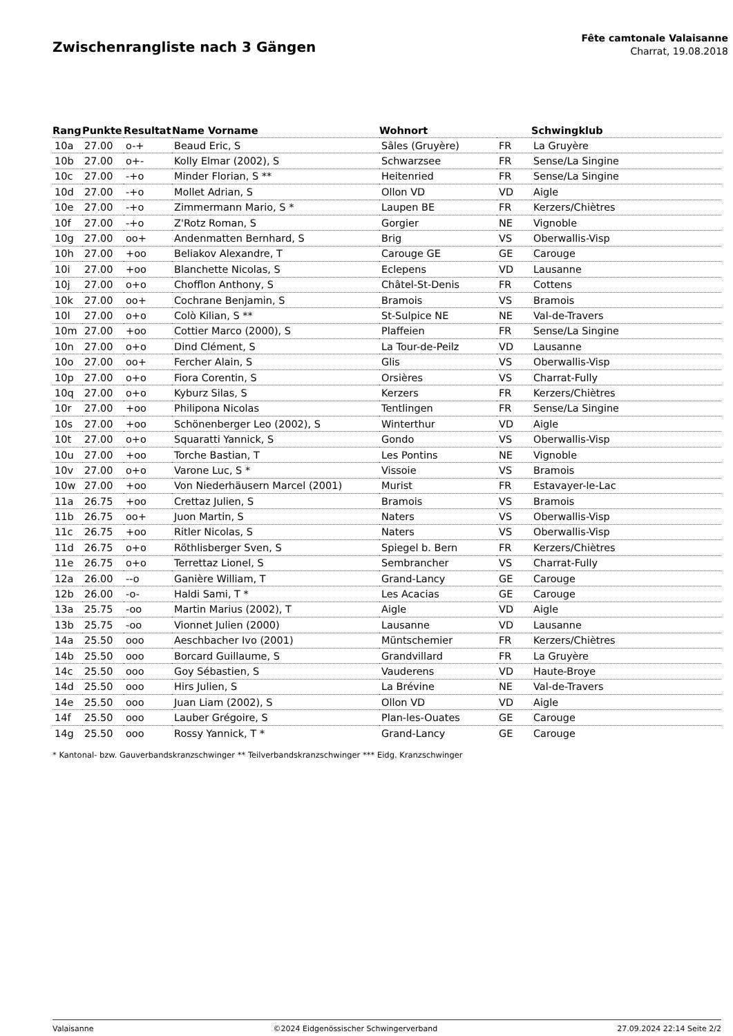Zwischenrangliste nach 3 Gängen
Fête camtonale Valaisanne
Charrat, 19.08.2018
| Rang | Punkte | Resultat | Name Vorname | Wohnort | | Schwingklub |
| --- | --- | --- | --- | --- | --- | --- |
| 10a | 27.00 | o-+ | Beaud Eric, S | Sâles (Gruyère) | FR | La Gruyère |
| 10b | 27.00 | o+- | Kolly Elmar (2002), S | Schwarzsee | FR | Sense/La Singine |
| 10c | 27.00 | -+o | Minder Florian, S ** | Heitenried | FR | Sense/La Singine |
| 10d | 27.00 | -+o | Mollet Adrian, S | Ollon VD | VD | Aigle |
| 10e | 27.00 | -+o | Zimmermann Mario, S * | Laupen BE | FR | Kerzers/Chiètres |
| 10f | 27.00 | -+o | Z'Rotz Roman, S | Gorgier | NE | Vignoble |
| 10g | 27.00 | oo+ | Andenmatten Bernhard, S | Brig | VS | Oberwallis-Visp |
| 10h | 27.00 | +oo | Beliakov Alexandre, T | Carouge GE | GE | Carouge |
| 10i | 27.00 | +oo | Blanchette Nicolas, S | Eclepens | VD | Lausanne |
| 10j | 27.00 | o+o | Chofflon Anthony, S | Châtel-St-Denis | FR | Cottens |
| 10k | 27.00 | oo+ | Cochrane Benjamin, S | Bramois | VS | Bramois |
| 10l | 27.00 | o+o | Colò Kilian, S ** | St-Sulpice NE | NE | Val-de-Travers |
| 10m | 27.00 | +oo | Cottier Marco (2000), S | Plaffeien | FR | Sense/La Singine |
| 10n | 27.00 | o+o | Dind Clément, S | La Tour-de-Peilz | VD | Lausanne |
| 10o | 27.00 | oo+ | Fercher Alain, S | Glis | VS | Oberwallis-Visp |
| 10p | 27.00 | o+o | Fiora Corentin, S | Orsières | VS | Charrat-Fully |
| 10q | 27.00 | o+o | Kyburz Silas, S | Kerzers | FR | Kerzers/Chiètres |
| 10r | 27.00 | +oo | Philipona Nicolas | Tentlingen | FR | Sense/La Singine |
| 10s | 27.00 | +oo | Schönenberger Leo (2002), S | Winterthur | VD | Aigle |
| 10t | 27.00 | o+o | Squaratti Yannick, S | Gondo | VS | Oberwallis-Visp |
| 10u | 27.00 | +oo | Torche Bastian, T | Les Pontins | NE | Vignoble |
| 10v | 27.00 | o+o | Varone Luc, S * | Vissoie | VS | Bramois |
| 10w | 27.00 | +oo | Von Niederhäusern Marcel (2001) | Murist | FR | Estavayer-le-Lac |
| 11a | 26.75 | +oo | Crettaz Julien, S | Bramois | VS | Bramois |
| 11b | 26.75 | oo+ | Juon Martin, S | Naters | VS | Oberwallis-Visp |
| 11c | 26.75 | +oo | Ritler Nicolas, S | Naters | VS | Oberwallis-Visp |
| 11d | 26.75 | o+o | Röthlisberger Sven, S | Spiegel b. Bern | FR | Kerzers/Chiètres |
| 11e | 26.75 | o+o | Terrettaz Lionel, S | Sembrancher | VS | Charrat-Fully |
| 12a | 26.00 | --o | Ganière William, T | Grand-Lancy | GE | Carouge |
| 12b | 26.00 | -o- | Haldi Sami, T * | Les Acacias | GE | Carouge |
| 13a | 25.75 | -oo | Martin Marius (2002), T | Aigle | VD | Aigle |
| 13b | 25.75 | -oo | Vionnet Julien (2000) | Lausanne | VD | Lausanne |
| 14a | 25.50 | ooo | Aeschbacher Ivo (2001) | Müntschemier | FR | Kerzers/Chiètres |
| 14b | 25.50 | ooo | Borcard Guillaume, S | Grandvillard | FR | La Gruyère |
| 14c | 25.50 | ooo | Goy Sébastien, S | Vauderens | VD | Haute-Broye |
| 14d | 25.50 | ooo | Hirs Julien, S | La Brévine | NE | Val-de-Travers |
| 14e | 25.50 | ooo | Juan Liam (2002), S | Ollon VD | VD | Aigle |
| 14f | 25.50 | ooo | Lauber Grégoire, S | Plan-les-Ouates | GE | Carouge |
| 14g | 25.50 | ooo | Rossy Yannick, T * | Grand-Lancy | GE | Carouge |
* Kantonal- bzw. Gauverbandskranzschwinger ** Teilverbandskranzschwinger *** Eidg. Kranzschwinger
Valaisanne ©2024 Eidgenössischer Schwingerverband 27.09.2024 22:14 Seite 2/2